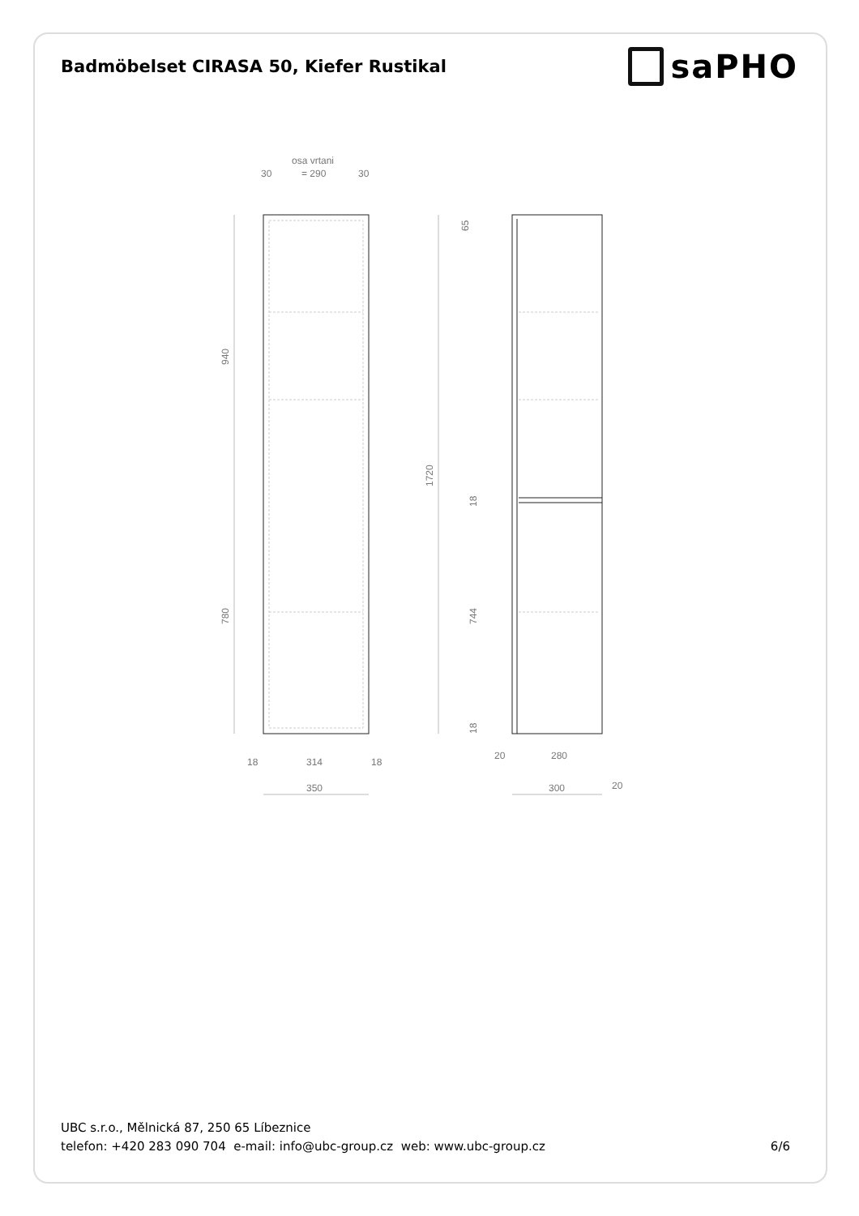Badmöbelset CIRASA 50, Kiefer Rustikal
saPHO
osa vrtani
= 290
30
30
940
780
1720
65
18
744
18
18
314
18
350
20
280
300
20
UBC s.r.o., Mělnická 87, 250 65 Líbeznice
telefon: +420 283 090 704 e-mail: info@ubc-group.cz web: www.ubc-group.cz
6/6